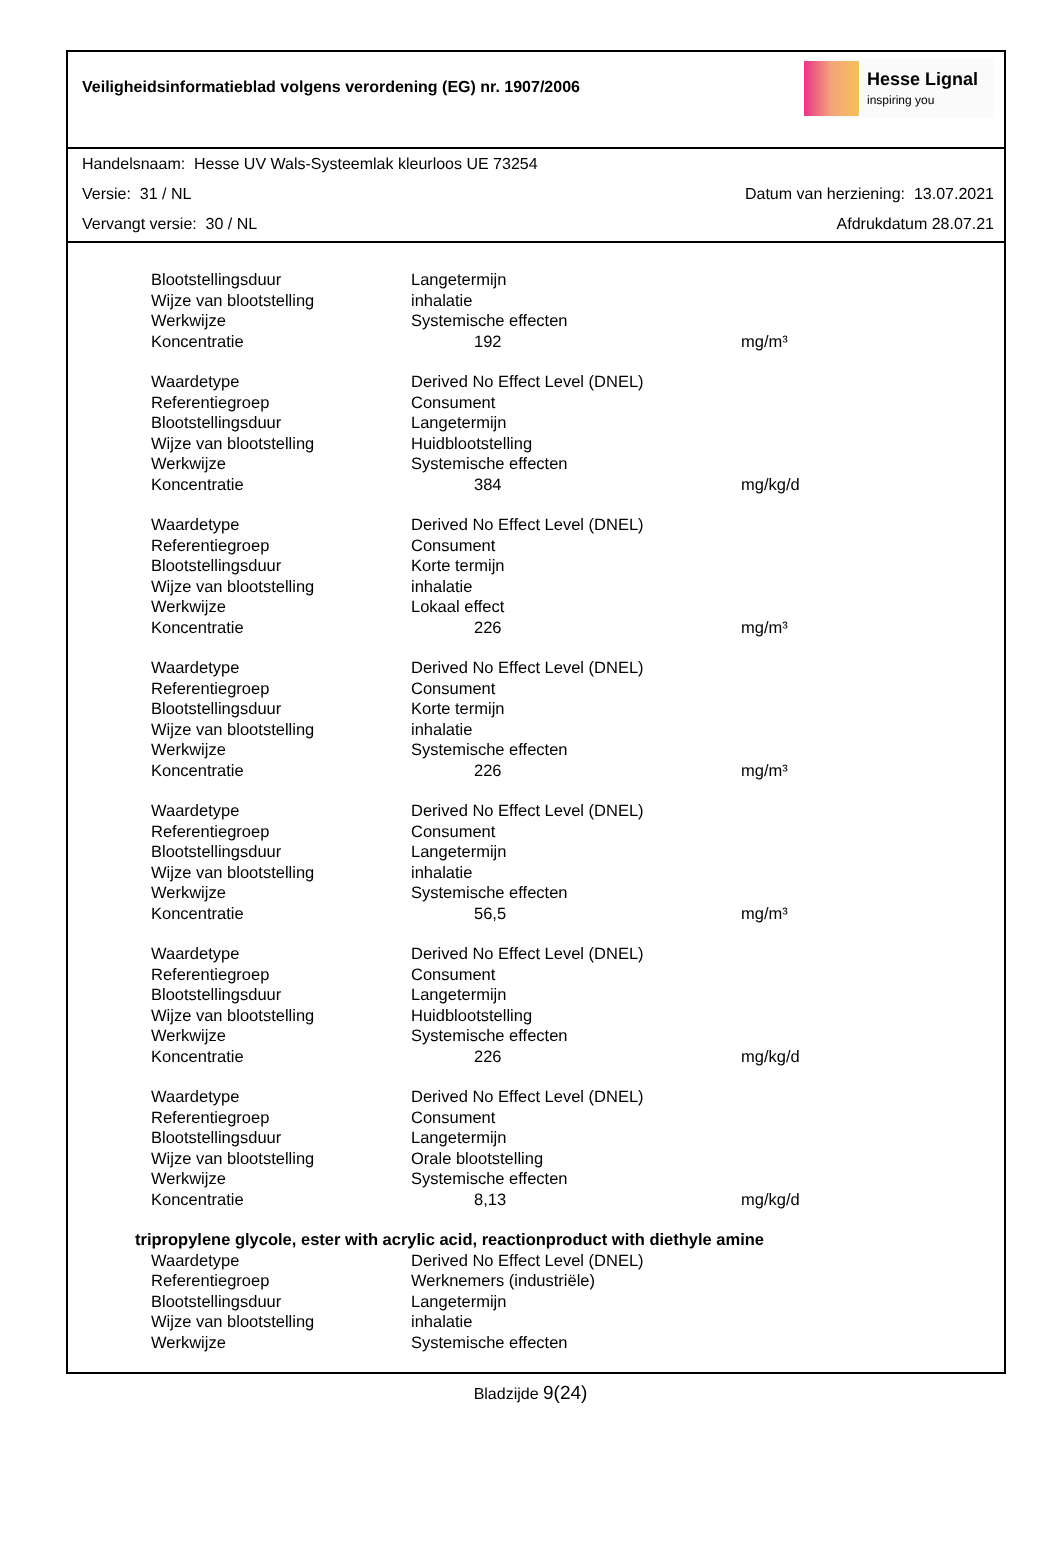Veiligheidsinformatieblad volgens verordening (EG) nr. 1907/2006
Hesse Lignal
inspiring you
Handelsnaam: Hesse UV Wals-Systeemlak kleurloos UE 73254
Versie: 31 / NL Datum van herziening: 13.07.2021
Vervangt versie: 30 / NL Afdrukdatum 28.07.21
| Blootstellingsduur | Langetermijn | |
| Wijze van blootstelling | inhalatie | |
| Werkwijze | Systemische effecten | |
| Koncentratie | 192 | mg/m³ |
| Waardetype | Derived No Effect Level (DNEL) | |
| Referentiegroep | Consument | |
| Blootstellingsduur | Langetermijn | |
| Wijze van blootstelling | Huidblootstelling | |
| Werkwijze | Systemische effecten | |
| Koncentratie | 384 | mg/kg/d |
| Waardetype | Derived No Effect Level (DNEL) | |
| Referentiegroep | Consument | |
| Blootstellingsduur | Korte termijn | |
| Wijze van blootstelling | inhalatie | |
| Werkwijze | Lokaal effect | |
| Koncentratie | 226 | mg/m³ |
| Waardetype | Derived No Effect Level (DNEL) | |
| Referentiegroep | Consument | |
| Blootstellingsduur | Korte termijn | |
| Wijze van blootstelling | inhalatie | |
| Werkwijze | Systemische effecten | |
| Koncentratie | 226 | mg/m³ |
| Waardetype | Derived No Effect Level (DNEL) | |
| Referentiegroep | Consument | |
| Blootstellingsduur | Langetermijn | |
| Wijze van blootstelling | inhalatie | |
| Werkwijze | Systemische effecten | |
| Koncentratie | 56,5 | mg/m³ |
| Waardetype | Derived No Effect Level (DNEL) | |
| Referentiegroep | Consument | |
| Blootstellingsduur | Langetermijn | |
| Wijze van blootstelling | Huidblootstelling | |
| Werkwijze | Systemische effecten | |
| Koncentratie | 226 | mg/kg/d |
| Waardetype | Derived No Effect Level (DNEL) | |
| Referentiegroep | Consument | |
| Blootstellingsduur | Langetermijn | |
| Wijze van blootstelling | Orale blootstelling | |
| Werkwijze | Systemische effecten | |
| Koncentratie | 8,13 | mg/kg/d |
| tripropylene glycole, ester with acrylic acid, reactionproduct with diethyle amine | | |
| Waardetype | Derived No Effect Level (DNEL) | |
| Referentiegroep | Werknemers (industriële) | |
| Blootstellingsduur | Langetermijn | |
| Wijze van blootstelling | inhalatie | |
| Werkwijze | Systemische effecten | |
Bladzijde 9(24)